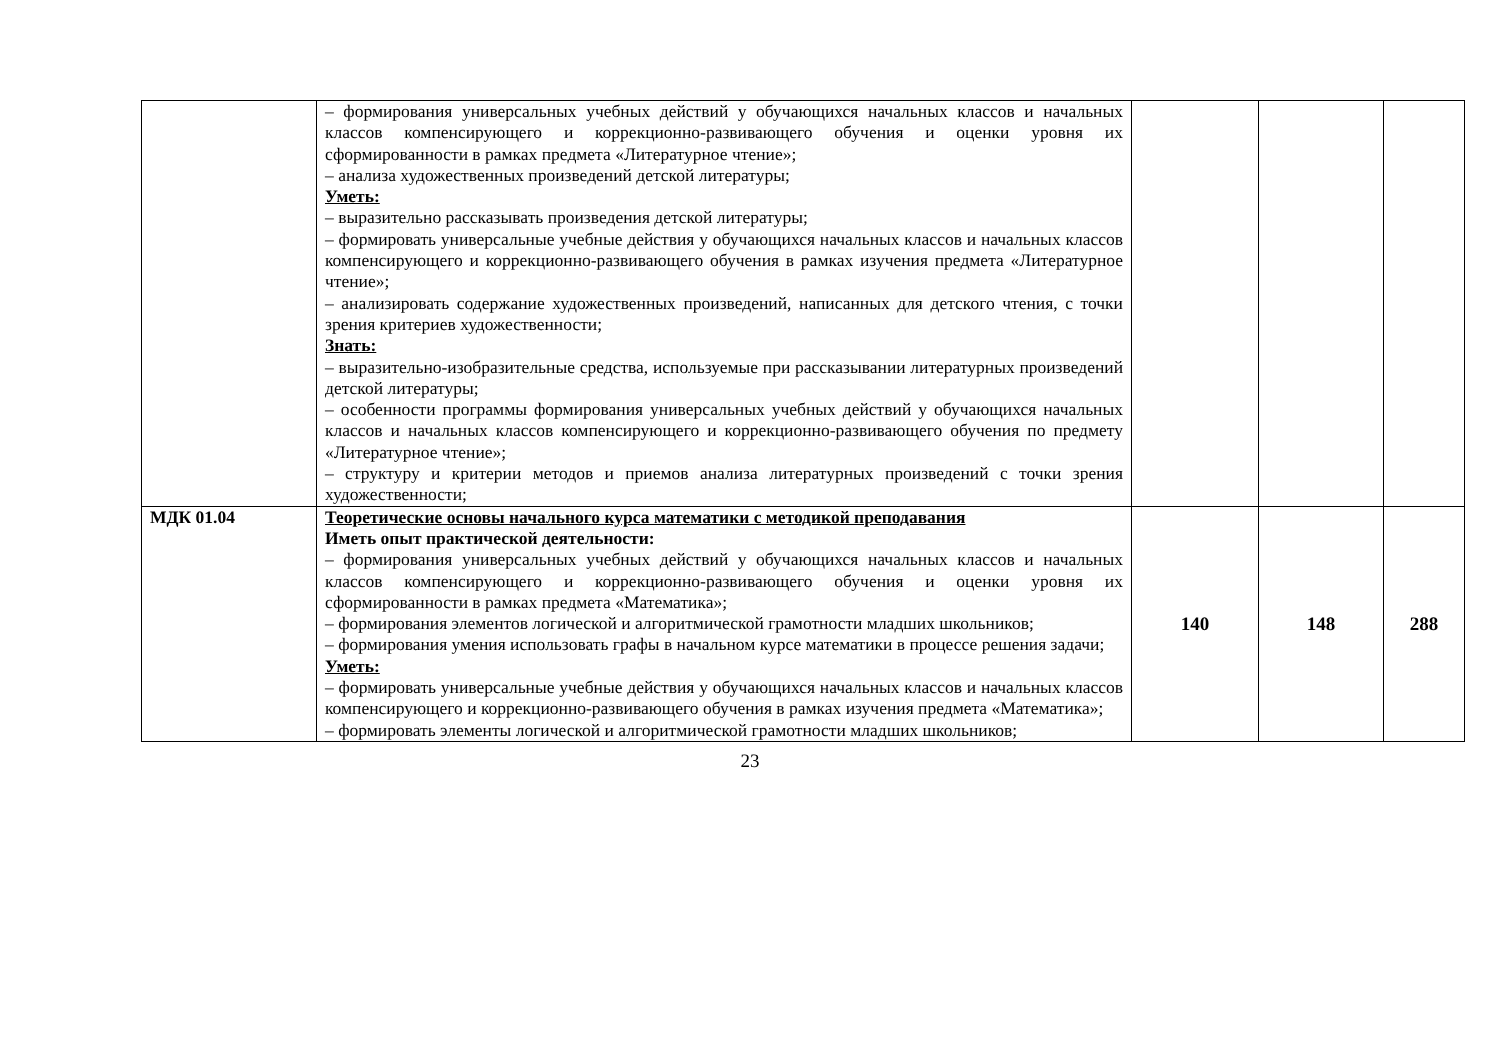| | – формирования универсальных учебных действий у обучающихся начальных классов и начальных классов компенсирующего и коррекционно-развивающего обучения и оценки уровня их сформированности в рамках предмета «Литературное чтение»; – анализа художественных произведений детской литературы; Уметь: – выразительно рассказывать произведения детской литературы; – формировать универсальные учебные действия у обучающихся начальных классов и начальных классов компенсирующего и коррекционно-развивающего обучения в рамках изучения предмета «Литературное чтение»; – анализировать содержание художественных произведений, написанных для детского чтения, с точки зрения критериев художественности; Знать: – выразительно-изобразительные средства, используемые при рассказывании литературных произведений детской литературы; – особенности программы формирования универсальных учебных действий у обучающихся начальных классов и начальных классов компенсирующего и коррекционно-развивающего обучения по предмету «Литературное чтение»; – структуру и критерии методов и приемов анализа литературных произведений с точки зрения художественности; | | | |
| МДК 01.04 | Теоретические основы начального курса математики с методикой преподавания Иметь опыт практической деятельности: – формирования универсальных учебных действий у обучающихся начальных классов и начальных классов компенсирующего и коррекционно-развивающего обучения и оценки уровня их сформированности в рамках предмета «Математика»; – формирования элементов логической и алгоритмической грамотности младших школьников; – формирования умения использовать графы в начальном курсе математики в процессе решения задачи; Уметь: – формировать универсальные учебные действия у обучающихся начальных классов и начальных классов компенсирующего и коррекционно-развивающего обучения в рамках изучения предмета «Математика»; – формировать элементы логической и алгоритмической грамотности младших школьников; | 140 | 148 | 288 |
23